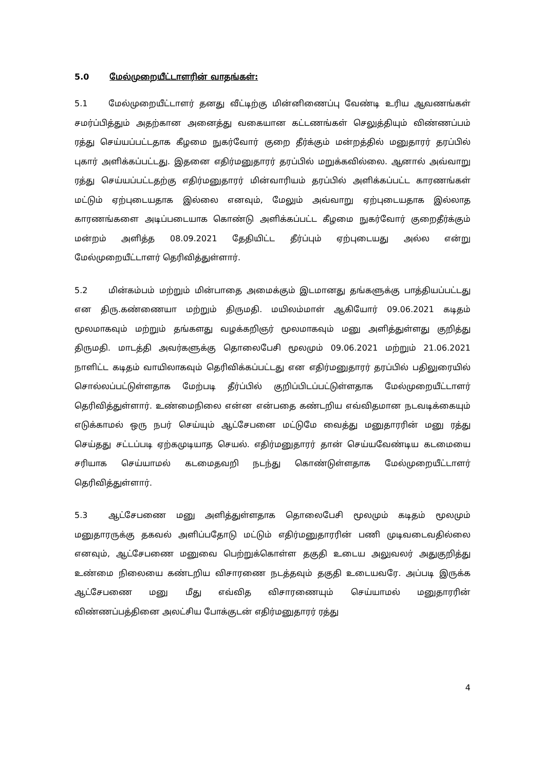5.0 மேல்முறையீட்டாளரின் வாதங்கள்:
5.1 மேல்முறையீட்டாளர் தனது வீட்டிற்கு மின்னிணைப்பு வேண்டி உரிய ஆவணங்கள் சமர்ப்பித்தும் அதற்கான அனைத்து வகையான கட்டணங்கள் செலுத்தியும் விண்ணப்பம் ரத்து செய்யப்பட்டதாக கீழமை நுகர்வோர் குறை தீர்க்கும் மன்றத்தில் மனுதாரர் தரப்பில் புகார் அளிக்கப்பட்டது. இதனை எதிர்மனுதாரர் தரப்பில் மறுக்கவில்லை. ஆனால் அவ்வாறு ரத்து செய்யப்பட்டதற்கு எதிர்மனுதாரர் மின்வாரியம் தரப்பில் அளிக்கப்பட்ட காரணங்கள் மட்டும் ஏற்புடையதாக இல்லை எனவும், மேலும் அவ்வாறு ஏற்புடையதாக இல்லாத காரணங்களை அடிப்படையாக கொண்டு அளிக்கப்பட்ட கீழமை நுகர்வோர் குறைதீர்க்கும் மன்றம் அளித்த 08.09.2021 தேதியிட்ட தீர்ப்பும் ஏற்புடையது அல்ல என்று மேல்முறையீட்டாளர் தெரிவித்துள்ளார்.
5.2 மின்கம்பம் மற்றும் மின்பாதை அமைக்கும் இடமானது தங்களுக்கு பாத்தியப்பட்டது என திரு.கண்ணையா மற்றும் திருமதி. மயிலம்மாள் ஆகியோர் 09.06.2021 கடிதம் மூலமாகவும் மற்றும் தங்களது வழக்கறிஞர் மூலமாகவும் மனு அளித்துள்ளது குறித்து திருமதி. மாடத்தி அவர்களுக்கு தொலைபேசி மூலமும் 09.06.2021 மற்றும் 21.06.2021 நாளிட்ட கடிதம் வாயிலாகவும் தெரிவிக்கப்பட்டது என எதிர்மனுதாரர் தரப்பில் பதிலுரையில் சொல்லப்பட்டுள்ளதாக மேற்படி தீர்ப்பில் குறிப்பிடப்பட்டுள்ளதாக மேல்முறையீட்டாளர் தெரிவித்துள்ளார். உண்மைநிலை என்ன என்பதை கண்டறிய எவ்விதமான நடவடிக்கையும் எடுக்காமல் ஒரு நபர் செய்யும் ஆட்சேபனை மட்டுமே வைத்து மனுதாரரின் மனு ரத்து செய்தது சட்டப்படி ஏற்கமுடியாத செயல். எதிர்மனுதாரர் தான் செய்யவேண்டிய கடமையை சரியாக செய்யாமல் கடமைதவறி நடந்து கொண்டுள்ளதாக மேல்முறையீட்டாளர் தெரிவித்துள்ளார்.
5.3 ஆட்சேபணை மனு அளித்துள்ளதாக தொலைபேசி மூலமும் கடிதம் மூலமும் மனுதாரருக்கு தகவல் அளிப்பதோடு மட்டும் எதிர்மனுதாரரின் பணி முடிவடைவதில்லை எனவும், ஆட்சேபணை மனுவை பெற்றுக்கொள்ள தகுதி உடைய அலுவலர் அதுகுறித்து உண்மை நிலையை கண்டறிய விசாரணை நடத்தவும் தகுதி உடையவரே. அப்படி இருக்க ஆட்சேபணை மனு மீது எவ்வித விசாரணையும் செய்யாமல் மனுதாரரின் விண்ணப்பத்தினை அலட்சிய போக்குடன் எதிர்மனுதாரர் ரத்து
4